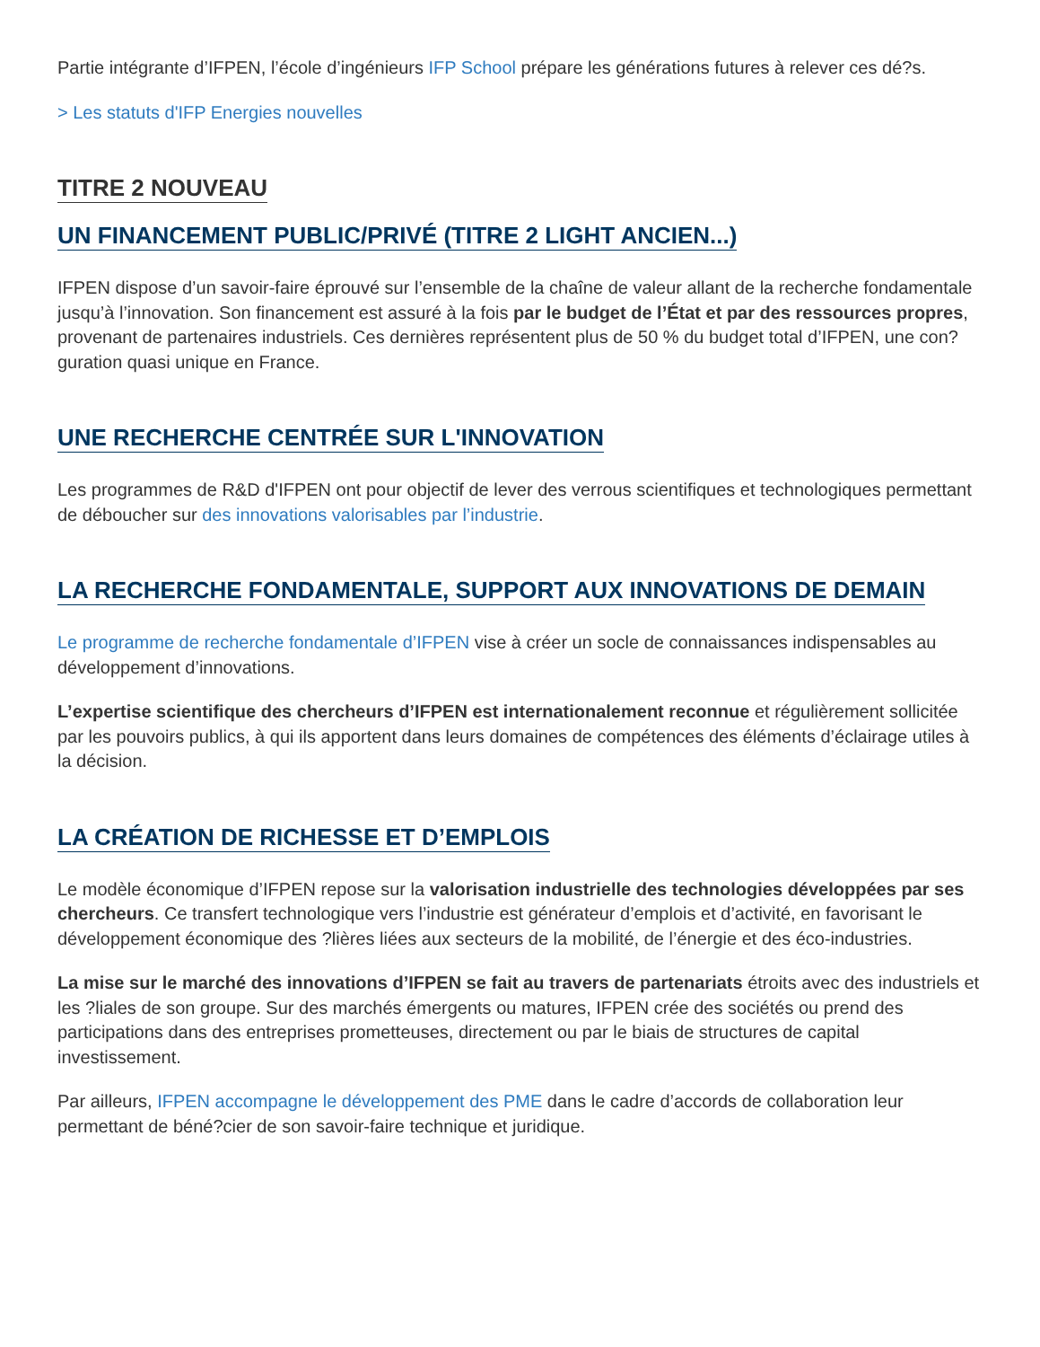Partie intégrante d’IFPEN, l’école d’ingénieurs IFP School prépare les générations futures à relever ces dé?s.
> Les statuts d'IFP Energies nouvelles
TITRE 2 NOUVEAU
UN FINANCEMENT PUBLIC/PRIVÉ (TITRE 2 LIGHT ANCIEN...)
IFPEN dispose d’un savoir-faire éprouvé sur l’ensemble de la chaîne de valeur allant de la recherche fondamentale jusqu’à l’innovation. Son financement est assuré à la fois par le budget de l’État et par des ressources propres, provenant de partenaires industriels. Ces dernières représentent plus de 50 % du budget total d’IFPEN, une con?guration quasi unique en France.
UNE RECHERCHE CENTRÉE SUR L'INNOVATION
Les programmes de R&D d'IFPEN ont pour objectif de lever des verrous scientifiques et technologiques permettant de déboucher sur des innovations valorisables par l’industrie.
LA RECHERCHE FONDAMENTALE, SUPPORT AUX INNOVATIONS DE DEMAIN
Le programme de recherche fondamentale d’IFPEN vise à créer un socle de connaissances indispensables au développement d’innovations.
L’expertise scientifique des chercheurs d’IFPEN est internationalement reconnue et régulièrement sollicitée par les pouvoirs publics, à qui ils apportent dans leurs domaines de compétences des éléments d’éclairage utiles à la décision.
LA CRÉATION DE RICHESSE ET D’EMPLOIS
Le modèle économique d’IFPEN repose sur la valorisation industrielle des technologies développées par ses chercheurs. Ce transfert technologique vers l’industrie est générateur d’emplois et d’activité, en favorisant le développement économique des ?lières liées aux secteurs de la mobilité, de l’énergie et des éco-industries.
La mise sur le marché des innovations d’IFPEN se fait au travers de partenariats étroits avec des industriels et les ?liales de son groupe. Sur des marchés émergents ou matures, IFPEN crée des sociétés ou prend des participations dans des entreprises prometteuses, directement ou par le biais de structures de capital investissement.
Par ailleurs, IFPEN accompagne le développement des PME dans le cadre d’accords de collaboration leur permettant de béné?cier de son savoir-faire technique et juridique.